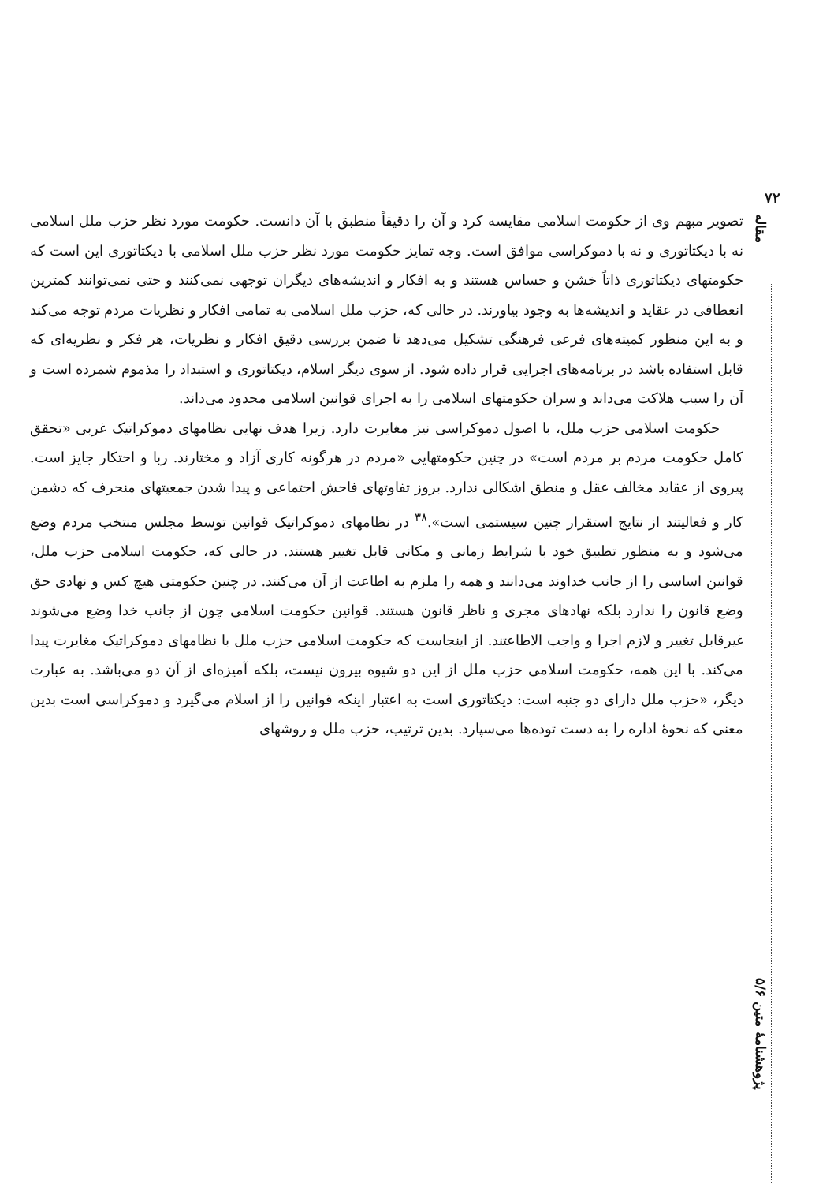۷۲
مقاله
پژوهشنامهٔ متین ۵/۶
تصویر مبهم وی از حکومت اسلامی مقایسه کرد و آن را دقیقاً منطبق با آن دانست. حکومت مورد نظر حزب ملل اسلامی نه با دیکتاتوری و نه با دموکراسی موافق است. وجه تمایز حکومت مورد نظر حزب ملل اسلامی با دیکتاتوری این است که حکومتهای دیکتاتوری ذاتاً خشن و حساس هستند و به افکار و اندیشه‌های دیگران توجهی نمی‌کنند و حتی نمی‌توانند کمترین انعطافی در عقاید و اندیشه‌ها به وجود بیاورند. در حالی که، حزب ملل اسلامی به تمامی افکار و نظریات مردم توجه می‌کند و به این منظور کمیته‌های فرعی فرهنگی تشکیل می‌دهد تا ضمن بررسی دقیق افکار و نظریات، هر فکر و نظریه‌ای که قابل استفاده باشد در برنامه‌های اجرایی قرار داده شود. از سوی دیگر اسلام، دیکتاتوری و استبداد را مذموم شمرده است و آن را سبب هلاکت می‌داند و سران حکومتهای اسلامی را به اجرای قوانین اسلامی محدود می‌داند.
حکومت اسلامی حزب ملل، با اصول دموکراسی نیز مغایرت دارد. زیرا هدف نهایی نظامهای دموکراتیک غربی «تحقق کامل حکومت مردم بر مردم است» در چنین حکومتهایی «مردم در هرگونه کاری آزاد و مختارند. ربا و احتکار جایز است. پیروی از عقاید مخالف عقل و منطق اشکالی ندارد. بروز تفاوتهای فاحش اجتماعی و پیدا شدن جمعیتهای منحرف که دشمن کار و فعالیتند از نتایج استقرار چنین سیستمی است».<sup>۳۸</sup> در نظامهای دموکراتیک قوانین توسط مجلس منتخب مردم وضع می‌شود و به منظور تطبیق خود با شرایط زمانی و مکانی قابل تغییر هستند. در حالی که، حکومت اسلامی حزب ملل، قوانین اساسی را از جانب خداوند می‌دانند و همه را ملزم به اطاعت از آن می‌کنند. در چنین حکومتی هیچ کس و نهادی حق وضع قانون را ندارد بلکه نهادهای مجری و ناظر قانون هستند. قوانین حکومت اسلامی چون از جانب خدا وضع می‌شوند غیرقابل تغییر و لازم اجرا و واجب الاطاعتند. از اینجاست که حکومت اسلامی حزب ملل با نظامهای دموکراتیک مغایرت پیدا می‌کند. با این همه، حکومت اسلامی حزب ملل از این دو شیوه بیرون نیست، بلکه آمیزه‌ای از آن دو می‌باشد. به عبارت دیگر، «حزب ملل دارای دو جنبه است: دیکتاتوری است به اعتبار اینکه قوانین را از اسلام می‌گیرد و دموکراسی است بدین معنی که نحوهٔ اداره را به دست توده‌ها می‌سپارد. بدین ترتیب، حزب ملل و روشهای